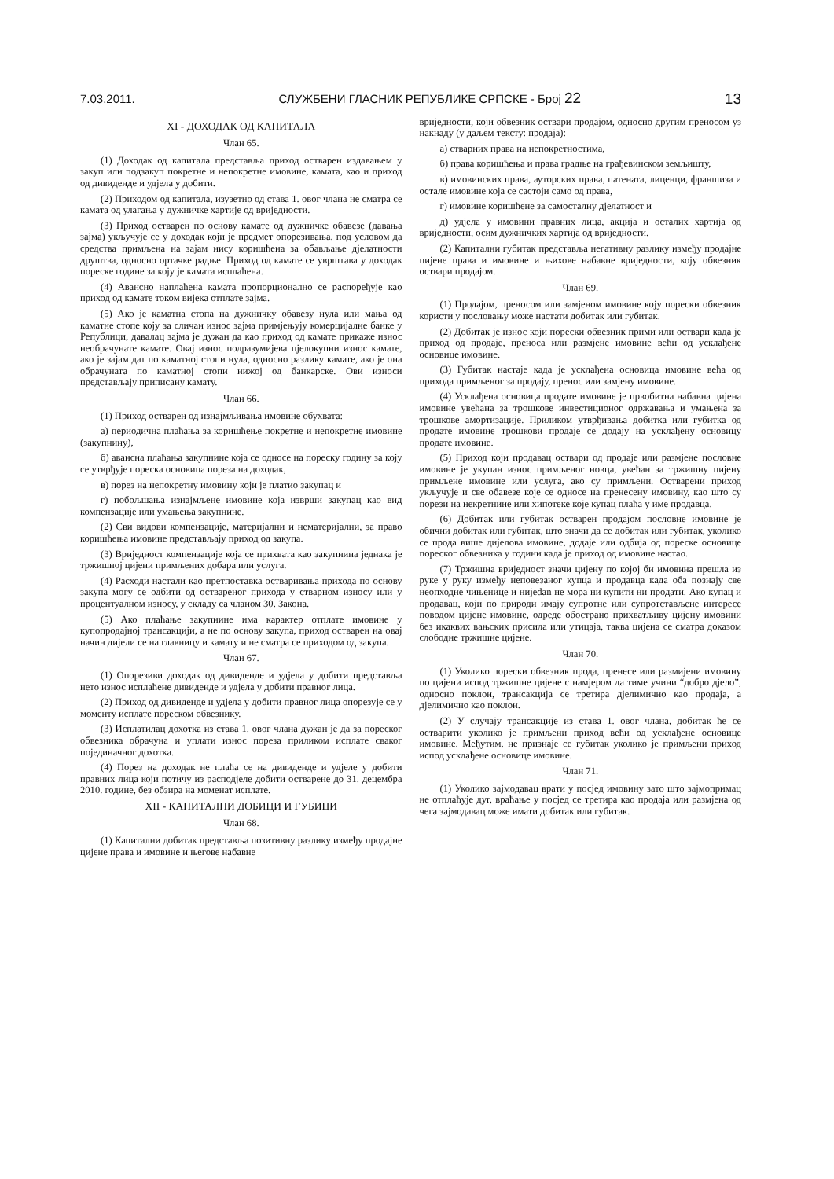7.03.2011. СЛУЖБЕНИ ГЛАСНИК РЕПУБЛИКЕ СРПСКЕ - Број 22 13
XI - ДОХОДАК ОД КАПИТАЛА
Члан 65.
(1) Доходак од капитала представља приход остварен издавањем у закуп или подзакуп покретне и непокретне имовине, камата, као и приход од дивиденде и удјела у добити.
(2) Приходом од капитала, изузетно од става 1. овог члана не сматра се камата од улагања у дужничке хартије од вриједности.
(3) Приход остварен по основу камате од дужничке обавезе (давања зајма) укључује се у доходак који је предмет опорезивања, под условом да средства примљена на зајам нису коришћена за обављање дјелатности друштва, односно ортачке радње. Приход од камате се уврштава у доходак пореске године за коју је камата исплаћена.
(4) Авансно наплаћена камата пропорционално се распоређује као приход од камате током вијека отплате зајма.
(5) Ако је каматна стопа на дужничку обавезу нула или мања од каматне стопе коју за сличан износ зајма примјењују комерцијалне банке у Републици, давалац зајма је дужан да као приход од камате прикаже износ необрачунате камате. Овај износ подразумијева цјелокупни износ камате, ако је зајам дат по каматној стопи нула, односно разлику камате, ако је она обрачуната по каматној стопи нижој од банкарске. Ови износи представљају приписану камату.
Члан 66.
(1) Приход остварен од изнајмљивања имовине обухвата:
а) периодична плаћања за коришћење покретне и непокретне имовине (закупнину),
б) авансна плаћања закупнине која се односе на пореску годину за коју се утврђује пореска основица пореза на доходак,
в) порез на непокретну имовину који је платио закупац и
г) побољшања изнајмљене имовине која изврши закупац као вид компензације или умањења закупнине.
(2) Сви видови компензације, материјални и нематеријални, за право коришћења имовине представљају приход од закупа.
(3) Вриједност компензације која се прихвата као закупнина једнака је тржишној цијени примљених добара или услуга.
(4) Расходи настали као претпоставка остваривања прихода по основу закупа могу се одбити од оствареног прихода у стварном износу или у процентуалном износу, у складу са чланом 30. Закона.
(5) Ако плаћање закупнине има карактер отплате имовине у купопродајној трансакцији, а не по основу закупа, приход остварен на овај начин дијели се на главницу и камату и не сматра се приходом од закупа.
Члан 67.
(1) Опорезиви доходак од дивиденде и удјела у добити представља нето износ исплаћене дивиденде и удјела у добити правног лица.
(2) Приход од дивиденде и удјела у добити правног лица опорезује се у моменту исплате пореском обвезнику.
(3) Исплатилац дохотка из става 1. овог члана дужан је да за пореског обвезника обрачуна и уплати износ пореза приликом исплате сваког појединачног дохотка.
(4) Порез на доходак не плаћа се на дивиденде и удјеле у добити правних лица који потичу из расподјеле добити остварене до 31. децембра 2010. године, без обзира на моменат исплате.
XII - КАПИТАЛНИ ДОБИЦИ И ГУБИЦИ
Члан 68.
(1) Капитални добитак представља позитивну разлику између продајне цијене права и имовине и његове набавне
вриједности, који обвезник оствари продајом, односно другим преносом уз накнаду (у даљем тексту: продаја):
а) стварних права на непокретностима,
б) права коришћења и права градње на грађевинском земљишту,
в) имовинских права, ауторских права, патената, лиценци, франшиза и остале имовине која се састоји само од права,
г) имовине коришћене за самосталну дјелатност и
д) удјела у имовини правних лица, акција и осталих хартија од вриједности, осим дужничких хартија од вриједности.
(2) Капитални губитак представља негативну разлику између продајне цијене права и имовине и њихове набавне вриједности, коју обвезник оствари продајом.
Члан 69.
(1) Продајом, преносом или замјеном имовине коју порески обвезник користи у пословању може настати добитак или губитак.
(2) Добитак је износ који порески обвезник прими или оствари када је приход од продаје, преноса или размјене имовине већи од усклађене основице имовине.
(3) Губитак настаје када је усклађена основица имовине већа од прихода примљеног за продају, пренос или замјену имовине.
(4) Усклађена основица продате имовине је првобитна набавна цијена имовине увећана за трошкове инвестиционог одржавања и умањена за трошкове амортизације. Приликом утврђивања добитка или губитка од продате имовине трошкови продаје се додају на усклађену основицу продате имовине.
(5) Приход који продавац оствари од продаје или размјене пословне имовине је укупан износ примљеног новца, увећан за тржишну цијену примљене имовине или услуга, ако су примљени. Остварени приход укључује и све обавезе које се односе на пренесену имовину, као што су порези на некретнине или хипотеке које купац плаћа у име продавца.
(6) Добитак или губитак остварен продајом пословне имовине је обични добитак или губитак, што значи да се добитак или губитак, уколико се прода више дијелова имовине, додаје или одбија од пореске основице пореског обвезника у години када је приход од имовине настао.
(7) Тржишна вриједност значи цијену по којој би имовина прешла из руке у руку између неповезаног купца и продавца када оба познају све неопходне чињенице и нијedan не мора ни купити ни продати. Ако купац и продавац, који по природи имају супротне или супротстављене интересе поводом цијене имовине, одреде обострано прихватљиву цијену имовини без икаквих вањских присила или утицаја, таква цијена се сматра доказом слободне тржишне цијене.
Члан 70.
(1) Уколико порески обвезник прода, пренесе или размијени имовину по цијени испод тржишне цијене с намјером да тиме учини “добро дјело”, односно поклон, трансакција се третира дјелимично као продаја, а дјелимично као поклон.
(2) У случају трансакције из става 1. овог члана, добитак ће се остварити уколико је примљени приход већи од усклађене основице имовине. Међутим, не признаје се губитак уколико је примљени приход испод усклађене основице имовине.
Члан 71.
(1) Уколико зајмодавац врати у посјед имовину зато што зајмопримац не отплаћује дуг, враћање у посјед се третира као продаја или размјена од чега зајмодавац може имати добитак или губитак.